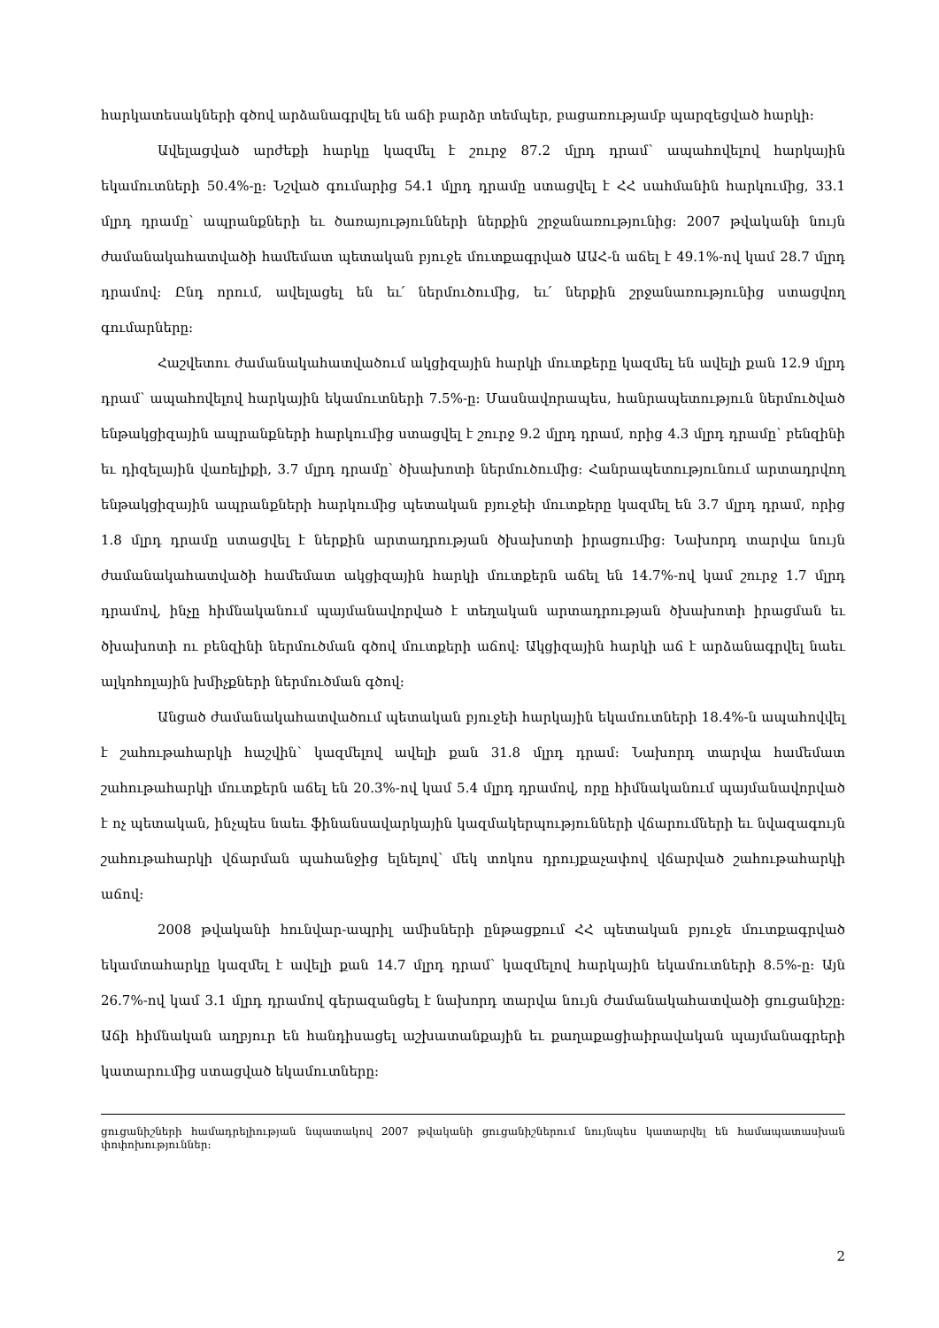հարկատեսակների գծով արձանագրվել են աճի բարձր տեմպեր, բացառությամբ պարզեցված հարկի:
Ավելացված արժեքի հարկը կազմել է շուրջ 87.2 մլրդ դրամ՝ ապահովելով հարկային եկամուտների 50.4%-ը: Նշված գումարից 54.1 մլրդ դրամը ստացվել է ՀՀ սահմանին հարկումից, 33.1 մլրդ դրամը՝ ապրանքների եւ ծառայությունների ներքին շրջանառությունից: 2007 թվականի նույն ժամանակահատվածի համեմատ պետական բյուջե մուտքագրված ԱԱՀ-ն աճել է 49.1%-ով կամ 28.7 մլրդ դրամով: Ընդ որում, ավելացել են եւ՛ ներմուծումից, եւ՛ ներքին շրջանառությունից ստացվող գումարները:
Հաշվետու ժամանակահատվածում ակցիզային հարկի մուտքերը կազմել են ավելի քան 12.9 մլրդ դրամ՝ ապահովելով հարկային եկամուտների 7.5%-ը: Մասնավորապես, հանրապետություն ներմուծված ենթակցիզային ապրանքների հարկումից ստացվել է շուրջ 9.2 մլրդ դրամ, որից 4.3 մլրդ դրամը՝ բենզինի եւ դիզելային վառելիքի, 3.7 մլրդ դրամը՝ ծխախոտի ներմուծումից: Հանրապետությունում արտադրվող ենթակցիզային ապրանքների հարկումից պետական բյուջեի մուտքերը կազմել են 3.7 մլրդ դրամ, որից 1.8 մլրդ դրամը ստացվել է ներքին արտադրության ծխախոտի իրացումից: Նախորդ տարվա նույն ժամանակահատվածի համեմատ ակցիզային հարկի մուտքերն աճել են 14.7%-ով կամ շուրջ 1.7 մլրդ դրամով, ինչը հիմնականում պայմանավորված է տեղական արտադրության ծխախոտի իրացման եւ ծխախոտի ու բենզինի ներմուծման գծով մուտքերի աճով: Ակցիզային հարկի աճ է արձանագրվել նաեւ ալկոհոլային խմիչքների ներմուծման գծով:
Անցած ժամանակահատվածում պետական բյուջեի հարկային եկամուտների 18.4%-ն ապահովվել է շահութահարկի հաշվին՝ կազմելով ավելի քան 31.8 մլրդ դրամ: Նախորդ տարվա համեմատ շահութահարկի մուտքերն աճել են 20.3%-ով կամ 5.4 մլրդ դրամով, որը հիմնականում պայմանավորված է ոչ պետական, ինչպես նաեւ ֆինանսավարկային կազմակերպությունների վճարումների եւ նվազագույն շահութահարկի վճարման պահանջից ելնելով՝ մեկ տոկոս դրույքաչափով վճարված շահութահարկի աճով:
2008 թվականի հունվար-ապրիլ ամիսների ընթացքում ՀՀ պետական բյուջե մուտքագրված եկամտահարկը կազմել է ավելի քան 14.7 մլրդ դրամ՝ կազմելով հարկային եկամուտների 8.5%-ը: Այն 26.7%-ով կամ 3.1 մլրդ դրամով գերազանցել է նախորդ տարվա նույն ժամանակահատվածի ցուցանիշը: Աճի հիմնական աղբյուր են հանդիսացել աշխատանքային եւ քաղաքացիաիրավական պայմանագրերի կատարումից ստացված եկամուտները:
ցուցանիշների համադրելիության նպատակով 2007 թվականի ցուցանիշներում նույնպես կատարվել են համապատասխան փոփոխություններ:
2